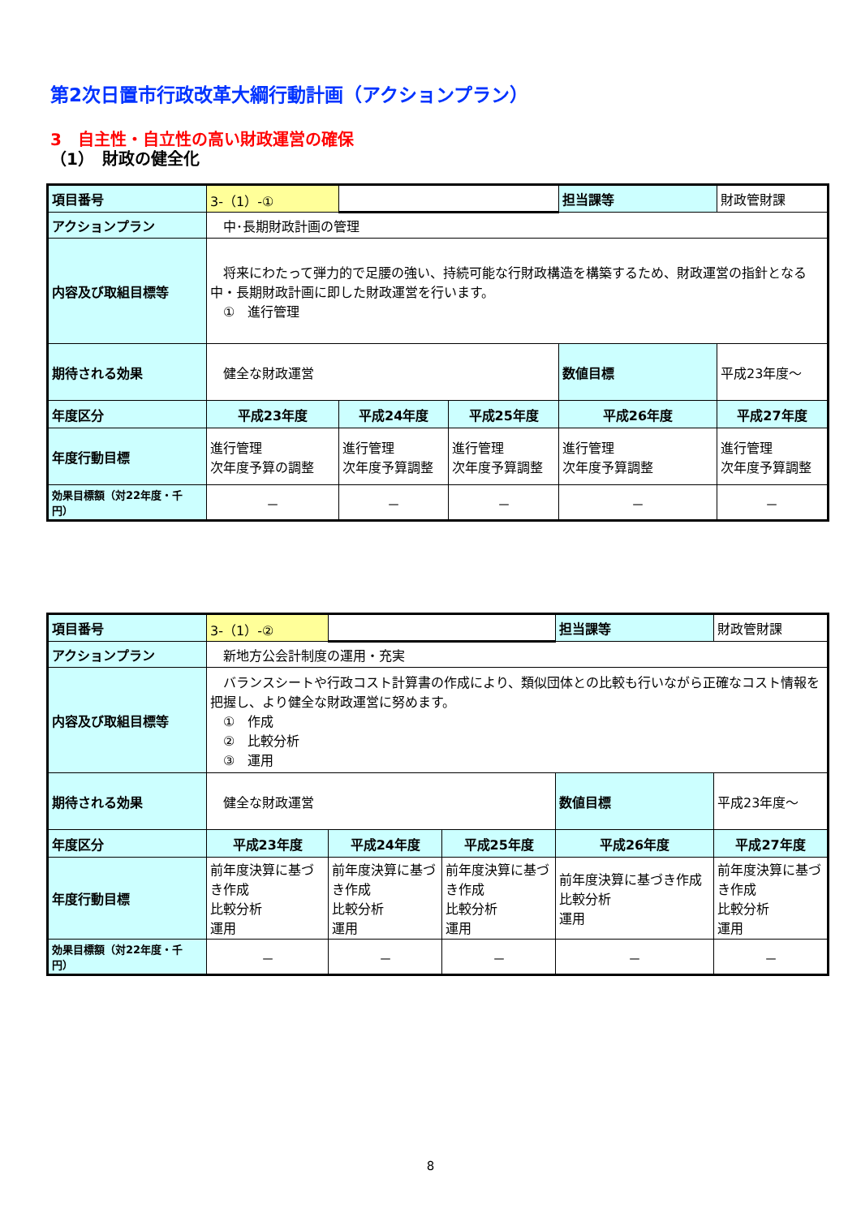第2次日置市行政改革大綱行動計画（アクションプラン）
3　自主性・自立性の高い財政運営の確保
（1）　財政の健全化
| 項目番号 | 3-（1）-① | | | 担当課等 | 財政管財課 |
| アクションプラン | 中･長期財政計画の管理 | | | | |
| 内容及び取組目標等 | 将来にわたって弾力的で足腰の強い、持続可能な行財政構造を構築するため、財政運営の指針となる中・長期財政計画に即した財政運営を行います。 ① 進行管理 | | | | |
| 期待される効果 | 健全な財政運営 | | | 数値目標 | 平成23年度～ |
| 年度区分 | 平成23年度 | 平成24年度 | 平成25年度 | 平成26年度 | 平成27年度 |
| 年度行動目標 | 進行管理 次年度予算の調整 | 進行管理 次年度予算調整 | 進行管理 次年度予算調整 | 進行管理 次年度予算調整 | 進行管理 次年度予算調整 |
| 効果目標額（対22年度・千円） | － | － | － | － | － |
| 項目番号 | 3-（1）-② | | | 担当課等 | 財政管財課 |
| アクションプラン | 新地方公会計制度の運用・充実 | | | | |
| 内容及び取組目標等 | バランスシートや行政コスト計算書の作成により、類似団体との比較も行いながら正確なコスト情報を把握し、より健全な財政運営に努めます。 ① 作成 ② 比較分析 ③ 運用 | | | | |
| 期待される効果 | 健全な財政運営 | | | 数値目標 | 平成23年度～ |
| 年度区分 | 平成23年度 | 平成24年度 | 平成25年度 | 平成26年度 | 平成27年度 |
| 年度行動目標 | 前年度決算に基づき作成 比較分析 運用 | 前年度決算に基づき作成 比較分析 運用 | 前年度決算に基づき作成 比較分析 運用 | 前年度決算に基づき作成 比較分析 運用 | 前年度決算に基づき作成 比較分析 運用 |
| 効果目標額（対22年度・千円） | － | － | － | － | － |
8